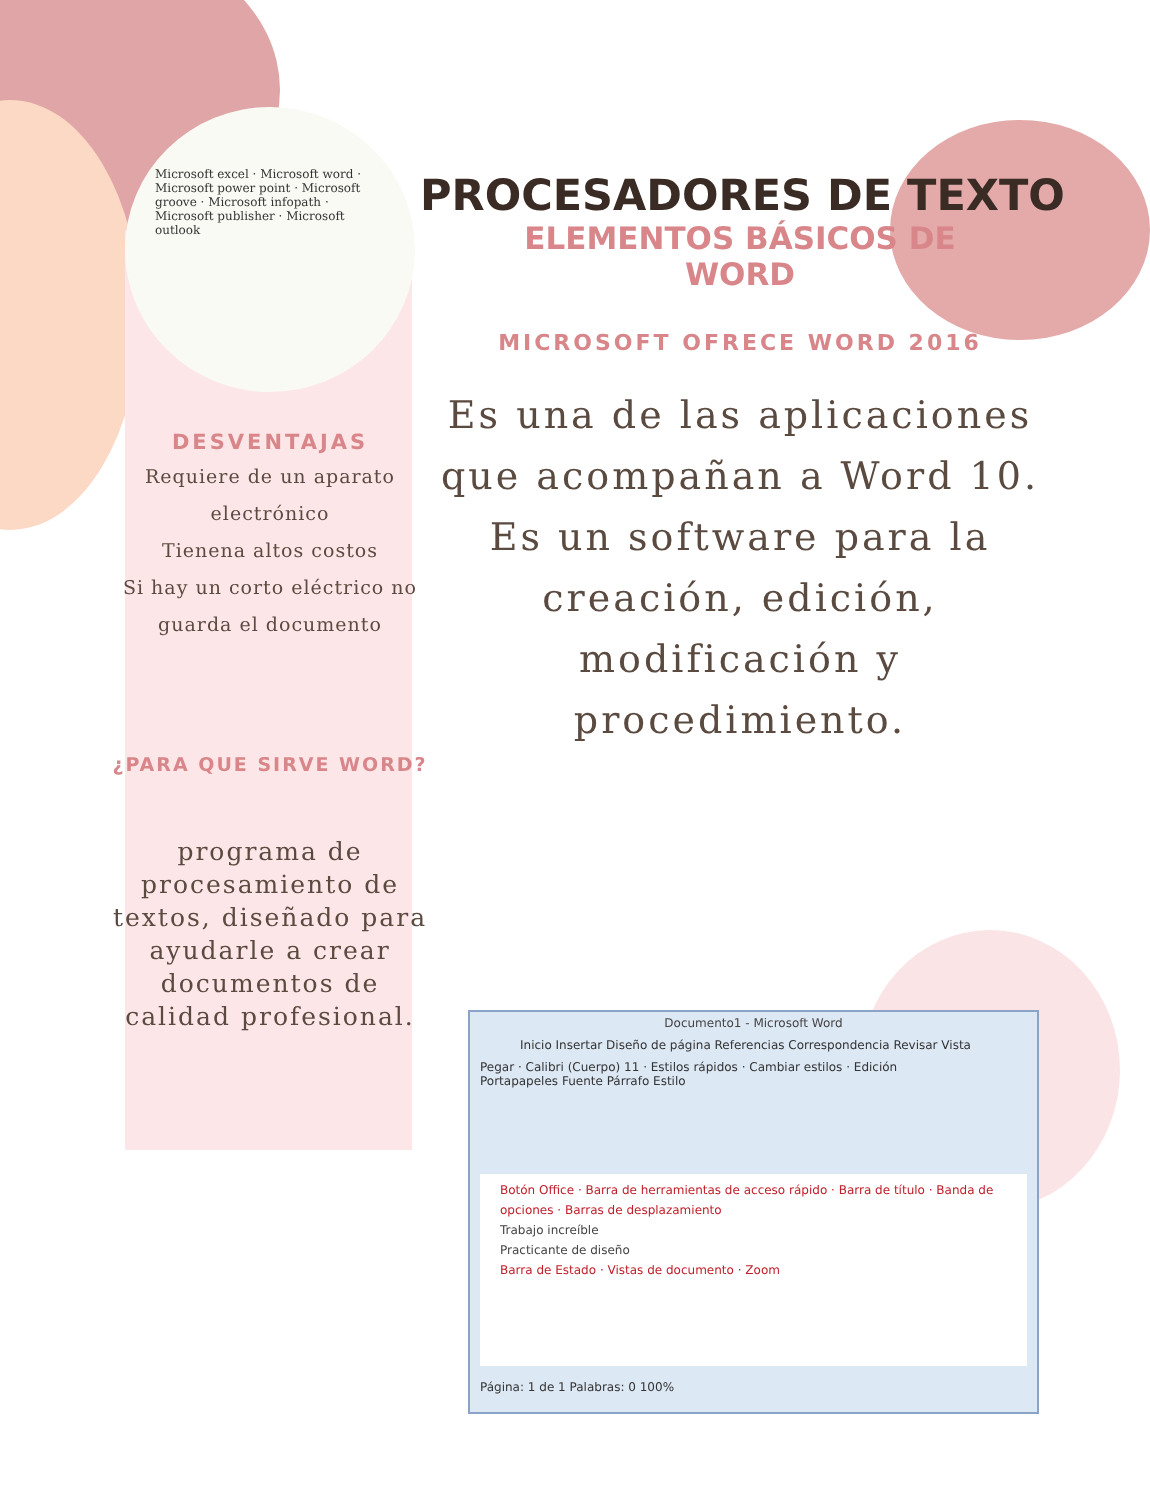Microsoft excel · Microsoft word · Microsoft power point · Microsoft groove · Microsoft infopath · Microsoft publisher · Microsoft outlook
DESVENTAJAS
Requiere de un aparato electrónico
Tienena altos costos
Si hay un corto eléctrico no guarda el documento
¿PARA QUE SIRVE WORD?
programa de procesamiento de textos, diseñado para ayudarle a crear documentos de calidad profesional.
PROCESADORES DE TEXTO
ELEMENTOS BÁSICOS DE WORD
MICROSOFT OFRECE WORD 2016
Es una de las aplicaciones que acompañan a Word 10. Es un software para la creación, edición, modificación y procedimiento.
Documento1 - Microsoft Word
Inicio Insertar Diseño de página Referencias Correspondencia Revisar Vista
Pegar · Calibri (Cuerpo) 11 · Estilos rápidos · Cambiar estilos · Edición
Portapapeles Fuente Párrafo Estilo
Botón Office · Barra de herramientas de acceso rápido · Barra de título · Banda de opciones · Barras de desplazamiento
Trabajo increíble
Practicante de diseño
Barra de Estado · Vistas de documento · Zoom
Página: 1 de 1 Palabras: 0 100%